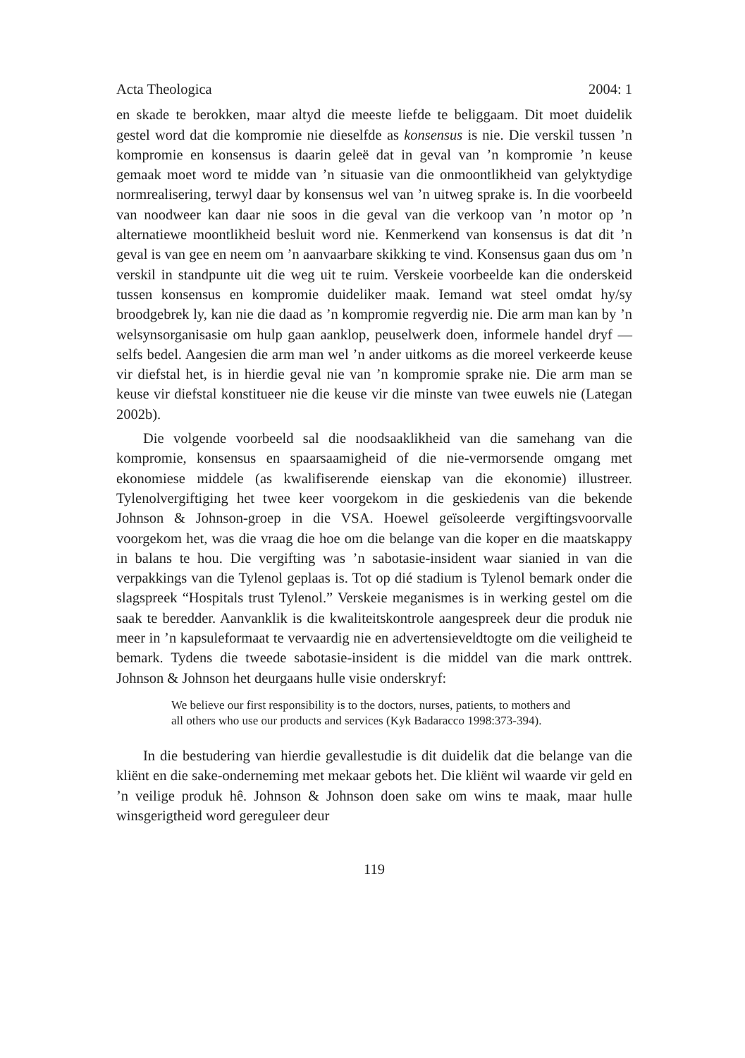Acta Theologica 2004: 1
en skade te berokken, maar altyd die meeste liefde te beliggaam. Dit moet duidelik gestel word dat die kompromie nie dieselfde as konsensus is nie. Die verskil tussen ’n kompromie en konsensus is daarin geleë dat in geval van ’n kompromie ’n keuse gemaak moet word te midde van ’n situasie van die onmoontlikheid van gelyktydige normrealisering, terwyl daar by konsensus wel van ’n uitweg sprake is. In die voorbeeld van noodweer kan daar nie soos in die geval van die verkoop van ’n motor op ’n alternatiewe moontlikheid besluit word nie. Kenmerkend van konsensus is dat dit ’n geval is van gee en neem om ’n aanvaarbare skikking te vind. Konsensus gaan dus om ’n verskil in standpunte uit die weg uit te ruim. Verskeie voorbeelde kan die onderskeid tussen konsensus en kompromie duideliker maak. Iemand wat steel omdat hy/sy broodgebrek ly, kan nie die daad as ’n kompromie regverdig nie. Die arm man kan by ’n welsynsorganisasie om hulp gaan aanklop, peuselwerk doen, informele handel dryf — selfs bedel. Aangesien die arm man wel ’n ander uitkoms as die moreel verkeerde keuse vir diefstal het, is in hierdie geval nie van ’n kompromie sprake nie. Die arm man se keuse vir diefstal konstitueer nie die keuse vir die minste van twee euwels nie (Lategan 2002b).
Die volgende voorbeeld sal die noodsaaklikheid van die samehang van die kompromie, konsensus en spaarsaamigheid of die nie-vermorsende omgang met ekonomiese middele (as kwalifiserende eienskap van die ekonomie) illustreer. Tylenolvergiftiging het twee keer voorgekom in die geskiedenis van die bekende Johnson & Johnson-groep in die VSA. Hoewel geïsoleerde vergiftingsvoorvalle voorgekom het, was die vraag die hoe om die belange van die koper en die maatskappy in balans te hou. Die vergifting was ’n sabotasie-insident waar sianied in van die verpakkings van die Tylenol geplaas is. Tot op dié stadium is Tylenol bemark onder die slagspreek “Hospitals trust Tylenol.” Verskeie meganismes is in werking gestel om die saak te beredder. Aanvanklik is die kwaliteitskontrole aangespreek deur die produk nie meer in ’n kapsuleformaat te vervaardig nie en advertensieveldtogte om die veiligheid te bemark. Tydens die tweede sabotasie-insident is die middel van die mark onttrek. Johnson & Johnson het deurgaans hulle visie onderskryf:
We believe our first responsibility is to the doctors, nurses, patients, to mothers and all others who use our products and services (Kyk Badaracco 1998:373-394).
In die bestudering van hierdie gevallestudie is dit duidelik dat die belange van die kliënt en die sake-onderneming met mekaar gebots het. Die kliënt wil waarde vir geld en ’n veilige produk hê. Johnson & Johnson doen sake om wins te maak, maar hulle winsgerigtheid word gereguleer deur
119